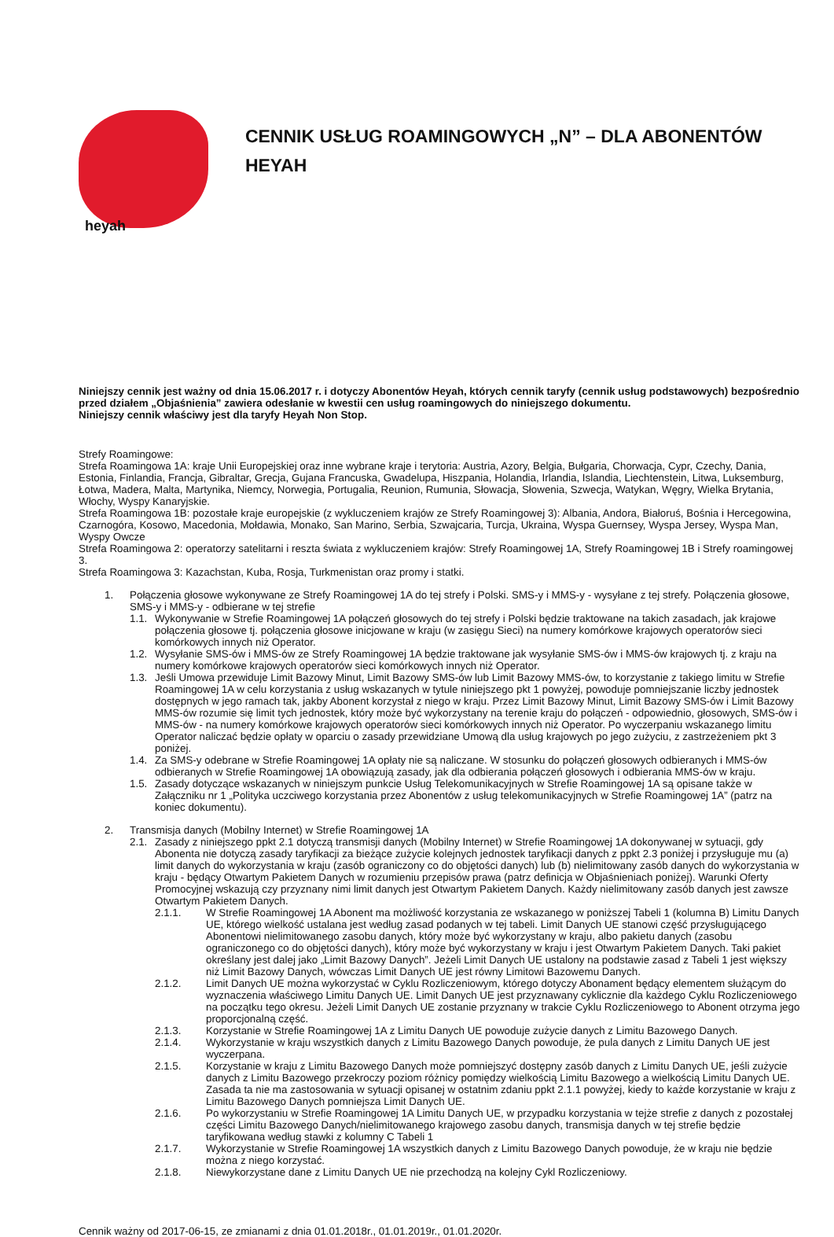heyah
CENNIK USŁUG ROAMINGOWYCH „N” – DLA ABONENTÓW HEYAH
Niniejszy cennik jest ważny od dnia 15.06.2017 r. i dotyczy Abonentów Heyah, których cennik taryfy (cennik usług podstawowych) bezpośrednio przed działem „Objaśnienia” zawiera odesłanie w kwestii cen usług roamingowych do niniejszego dokumentu.
Niniejszy cennik właściwy jest dla taryfy Heyah Non Stop.
Strefy Roamingowe:
Strefa Roamingowa 1A: kraje Unii Europejskiej oraz inne wybrane kraje i terytoria: Austria, Azory, Belgia, Bułgaria, Chorwacja, Cypr, Czechy, Dania, Estonia, Finlandia, Francja, Gibraltar, Grecja, Gujana Francuska, Gwadelupa, Hiszpania, Holandia, Irlandia, Islandia, Liechtenstein, Litwa, Luksemburg, Łotwa, Madera, Malta, Martynika, Niemcy, Norwegia, Portugalia, Reunion, Rumunia, Słowacja, Słowenia, Szwecja, Watykan, Węgry, Wielka Brytania, Włochy, Wyspy Kanaryjskie.
Strefa Roamingowa 1B: pozostałe kraje europejskie (z wykluczeniem krajów ze Strefy Roamingowej 3): Albania, Andora, Białoruś, Bośnia i Hercegowina, Czarnogóra, Kosowo, Macedonia, Mołdawia, Monako, San Marino, Serbia, Szwajcaria, Turcja, Ukraina, Wyspa Guernsey, Wyspa Jersey, Wyspa Man, Wyspy Owcze
Strefa Roamingowa 2: operatorzy satelitarni i reszta świata z wykluczeniem krajów: Strefy Roamingowej 1A, Strefy Roamingowej 1B i Strefy roamingowej 3.
Strefa Roamingowa 3: Kazachstan, Kuba, Rosja, Turkmenistan oraz promy i statki.
1. Połączenia głosowe wykonywane ze Strefy Roamingowej 1A do tej strefy i Polski. SMS-y i MMS-y - wysyłane z tej strefy. Połączenia głosowe, SMS-y i MMS-y - odbierane w tej strefie
1.1.
Wykonywanie w Strefie Roamingowej 1A połączeń głosowych do tej strefy i Polski będzie traktowane na takich zasadach, jak krajowe połączenia głosowe tj. połączenia głosowe inicjowane w kraju (w zasięgu Sieci) na numery komórkowe krajowych operatorów sieci komórkowych innych niż Operator.
1.2.
Wysyłanie SMS-ów i MMS-ów ze Strefy Roamingowej 1A będzie traktowane jak wysyłanie SMS-ów i MMS-ów krajowych tj. z kraju na numery komórkowe krajowych operatorów sieci komórkowych innych niż Operator.
1.3.
Jeśli Umowa przewiduje Limit Bazowy Minut, Limit Bazowy SMS-ów lub Limit Bazowy MMS-ów, to korzystanie z takiego limitu w Strefie Roamingowej 1A w celu korzystania z usług wskazanych w tytule niniejszego pkt 1 powyżej, powoduje pomniejszanie liczby jednostek dostępnych w jego ramach tak, jakby Abonent korzystał z niego w kraju. Przez Limit Bazowy Minut, Limit Bazowy SMS-ów i Limit Bazowy MMS-ów rozumie się limit tych jednostek, który może być wykorzystany na terenie kraju do połączeń - odpowiednio, głosowych, SMS-ów i MMS-ów - na numery komórkowe krajowych operatorów sieci komórkowych innych niż Operator. Po wyczerpaniu wskazanego limitu Operator naliczać będzie opłaty w oparciu o zasady przewidziane Umową dla usług krajowych po jego zużyciu, z zastrzeżeniem pkt 3 poniżej.
1.4.
Za SMS-y odebrane w Strefie Roamingowej 1A opłaty nie są naliczane. W stosunku do połączeń głosowych odbieranych i MMS-ów odbieranych w Strefie Roamingowej 1A obowiązują zasady, jak dla odbierania połączeń głosowych i odbierania MMS-ów w kraju.
1.5.
Zasady dotyczące wskazanych w niniejszym punkcie Usług Telekomunikacyjnych w Strefie Roamingowej 1A są opisane także w Załączniku nr 1 „Polityka uczciwego korzystania przez Abonentów z usług telekomunikacyjnych w Strefie Roamingowej 1A” (patrz na koniec dokumentu).
2. Transmisja danych (Mobilny Internet) w Strefie Roamingowej 1A
2.1.
Zasady z niniejszego ppkt 2.1 dotyczą transmisji danych (Mobilny Internet) w Strefie Roamingowej 1A dokonywanej w sytuacji, gdy Abonenta nie dotyczą zasady taryfikacji za bieżące zużycie kolejnych jednostek taryfikacji danych z ppkt 2.3 poniżej i przysługuje mu (a) limit danych do wykorzystania w kraju (zasób ograniczony co do objętości danych) lub (b) nielimitowany zasób danych do wykorzystania w kraju - będący Otwartym Pakietem Danych w rozumieniu przepisów prawa (patrz definicja w Objaśnieniach poniżej). Warunki Oferty Promocyjnej wskazują czy przyznany nimi limit danych jest Otwartym Pakietem Danych. Każdy nielimitowany zasób danych jest zawsze Otwartym Pakietem Danych.
2.1.1. W Strefie Roamingowej 1A Abonent ma możliwość korzystania ze wskazanego w poniższej Tabeli 1 (kolumna B) Limitu Danych UE, którego wielkość ustalana jest według zasad podanych w tej tabeli. Limit Danych UE stanowi część przysługującego Abonentowi nielimitowanego zasobu danych, który może być wykorzystany w kraju, albo pakietu danych (zasobu ograniczonego co do objętości danych), który może być wykorzystany w kraju i jest Otwartym Pakietem Danych. Taki pakiet określany jest dalej jako „Limit Bazowy Danych”. Jeżeli Limit Danych UE ustalony na podstawie zasad z Tabeli 1 jest większy niż Limit Bazowy Danych, wówczas Limit Danych UE jest równy Limitowi Bazowemu Danych.
2.1.2. Limit Danych UE można wykorzystać w Cyklu Rozliczeniowym, którego dotyczy Abonament będący elementem służącym do wyznaczenia właściwego Limitu Danych UE. Limit Danych UE jest przyznawany cyklicznie dla każdego Cyklu Rozliczeniowego na początku tego okresu. Jeżeli Limit Danych UE zostanie przyznany w trakcie Cyklu Rozliczeniowego to Abonent otrzyma jego proporcjonalną część.
2.1.3. Korzystanie w Strefie Roamingowej 1A z Limitu Danych UE powoduje zużycie danych z Limitu Bazowego Danych.
2.1.4. Wykorzystanie w kraju wszystkich danych z Limitu Bazowego Danych powoduje, że pula danych z Limitu Danych UE jest wyczerpana.
2.1.5. Korzystanie w kraju z Limitu Bazowego Danych może pomniejszyć dostępny zasób danych z Limitu Danych UE, jeśli zużycie danych z Limitu Bazowego przekroczy poziom różnicy pomiędzy wielkością Limitu Bazowego a wielkością Limitu Danych UE. Zasada ta nie ma zastosowania w sytuacji opisanej w ostatnim zdaniu ppkt 2.1.1 powyżej, kiedy to każde korzystanie w kraju z Limitu Bazowego Danych pomniejsza Limit Danych UE.
2.1.6. Po wykorzystaniu w Strefie Roamingowej 1A Limitu Danych UE, w przypadku korzystania w tejże strefie z danych z pozostałej części Limitu Bazowego Danych/nielimitowanego krajowego zasobu danych, transmisja danych w tej strefie będzie taryfikowana według stawki z kolumny C Tabeli 1
2.1.7. Wykorzystanie w Strefie Roamingowej 1A wszystkich danych z Limitu Bazowego Danych powoduje, że w kraju nie będzie można z niego korzystać.
2.1.8. Niewykorzystane dane z Limitu Danych UE nie przechodzą na kolejny Cykl Rozliczeniowy.
Cennik ważny od 2017-06-15, ze zmianami z dnia 01.01.2018r., 01.01.2019r., 01.01.2020r.